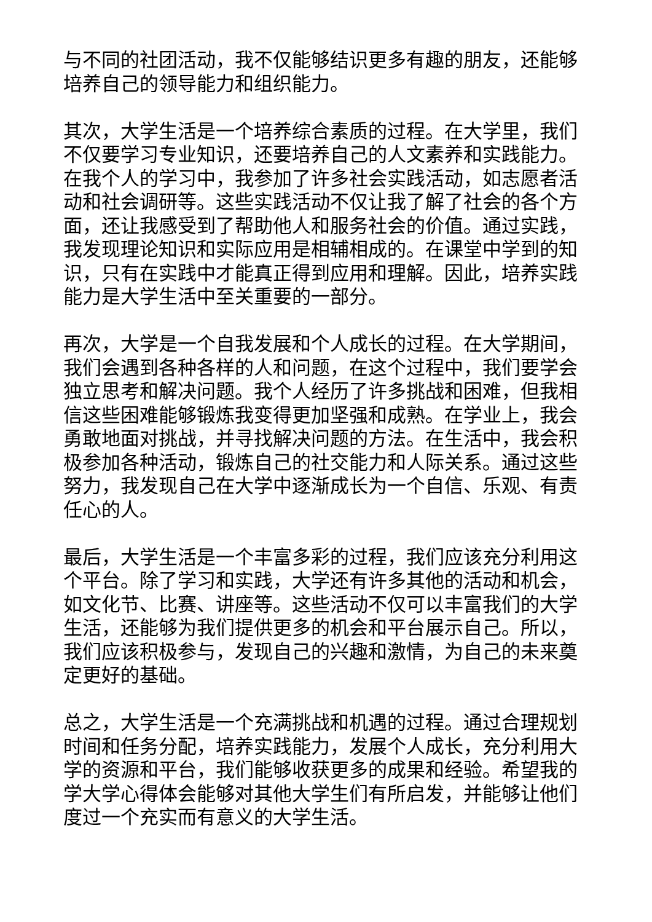与不同的社团活动，我不仅能够结识更多有趣的朋友，还能够培养自己的领导能力和组织能力。
其次，大学生活是一个培养综合素质的过程。在大学里，我们不仅要学习专业知识，还要培养自己的人文素养和实践能力。在我个人的学习中，我参加了许多社会实践活动，如志愿者活动和社会调研等。这些实践活动不仅让我了解了社会的各个方面，还让我感受到了帮助他人和服务社会的价值。通过实践，我发现理论知识和实际应用是相辅相成的。在课堂中学到的知识，只有在实践中才能真正得到应用和理解。因此，培养实践能力是大学生活中至关重要的一部分。
再次，大学是一个自我发展和个人成长的过程。在大学期间，我们会遇到各种各样的人和问题，在这个过程中，我们要学会独立思考和解决问题。我个人经历了许多挑战和困难，但我相信这些困难能够锻炼我变得更加坚强和成熟。在学业上，我会勇敢地面对挑战，并寻找解决问题的方法。在生活中，我会积极参加各种活动，锻炼自己的社交能力和人际关系。通过这些努力，我发现自己在大学中逐渐成长为一个自信、乐观、有责任心的人。
最后，大学生活是一个丰富多彩的过程，我们应该充分利用这个平台。除了学习和实践，大学还有许多其他的活动和机会，如文化节、比赛、讲座等。这些活动不仅可以丰富我们的大学生活，还能够为我们提供更多的机会和平台展示自己。所以，我们应该积极参与，发现自己的兴趣和激情，为自己的未来奠定更好的基础。
总之，大学生活是一个充满挑战和机遇的过程。通过合理规划时间和任务分配，培养实践能力，发展个人成长，充分利用大学的资源和平台，我们能够收获更多的成果和经验。希望我的学大学心得体会能够对其他大学生们有所启发，并能够让他们度过一个充实而有意义的大学生活。